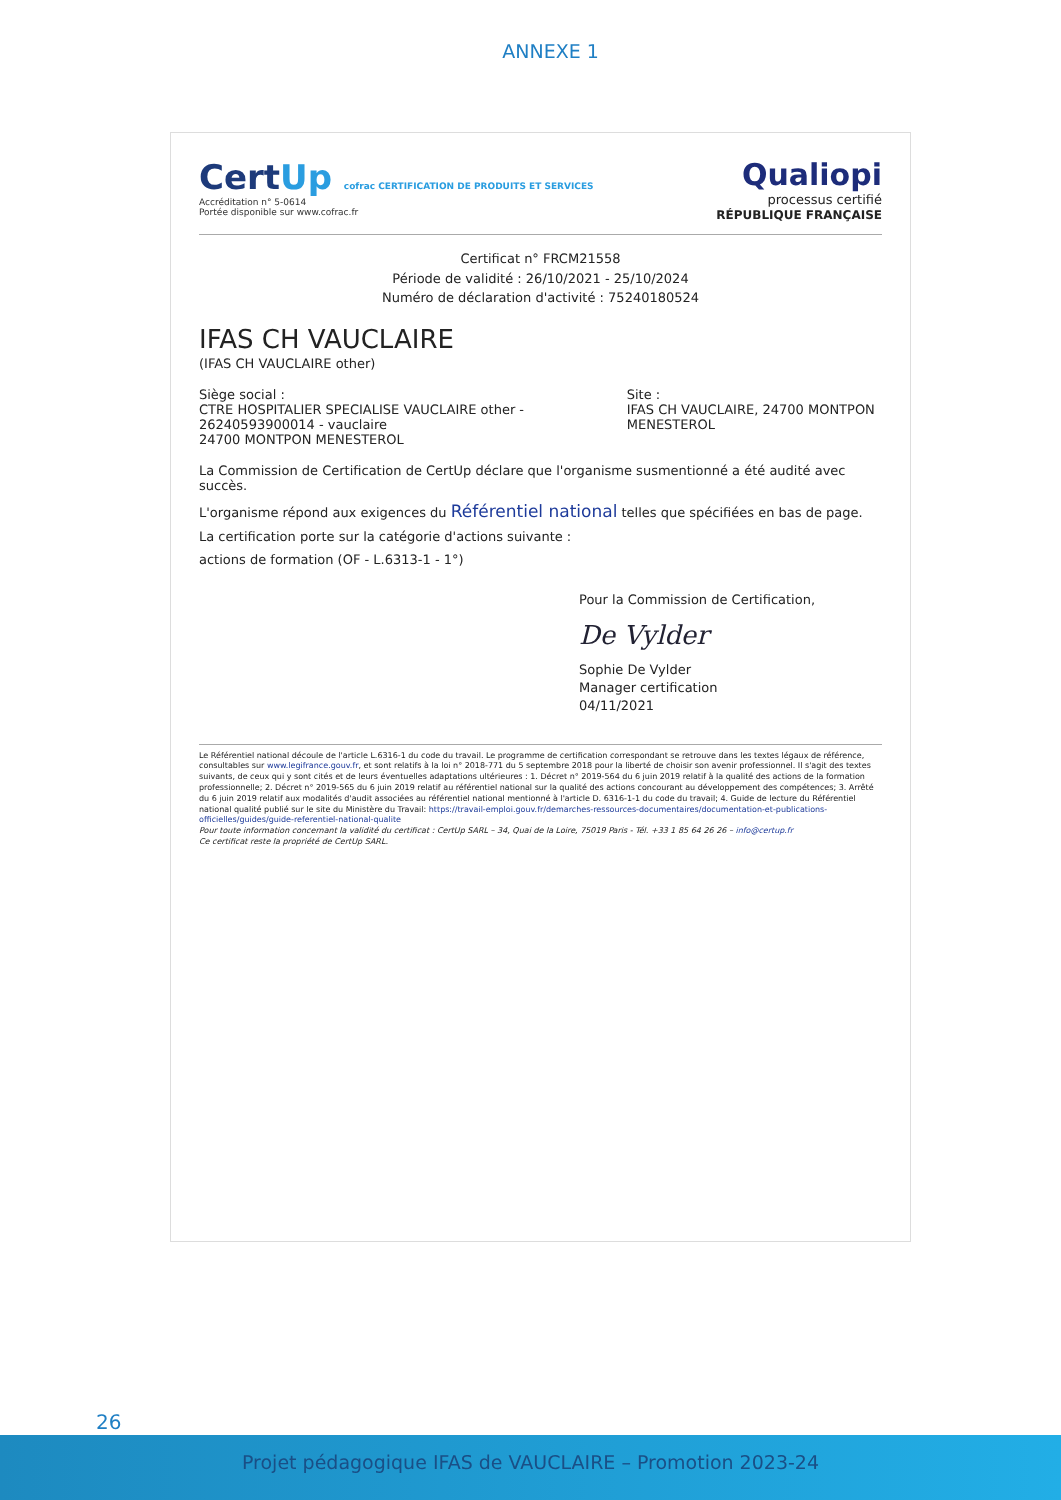ANNEXE 1
CertUp cofrac CERTIFICATION DE PRODUITS ET SERVICES
Accréditation n° 5-0614
Portée disponible sur www.cofrac.fr
Qualiopi
processus certifié
RÉPUBLIQUE FRANÇAISE
Certificat n° FRCM21558
Période de validité : 26/10/2021 - 25/10/2024
Numéro de déclaration d'activité : 75240180524
IFAS CH VAUCLAIRE
(IFAS CH VAUCLAIRE other)
Siège social :
CTRE HOSPITALIER SPECIALISE VAUCLAIRE other - 26240593900014 - vauclaire
24700 MONTPON MENESTEROL
Site :
IFAS CH VAUCLAIRE, 24700 MONTPON MENESTEROL
La Commission de Certification de CertUp déclare que l'organisme susmentionné a été audité avec succès.
L'organisme répond aux exigences du Référentiel national telles que spécifiées en bas de page.
La certification porte sur la catégorie d'actions suivante :
actions de formation (OF - L.6313-1 - 1°)
Pour la Commission de Certification,
De Vylder
Sophie De Vylder
Manager certification
04/11/2021
Le Référentiel national découle de l'article L.6316-1 du code du travail. Le programme de certification correspondant se retrouve dans les textes légaux de référence, consultables sur www.legifrance.gouv.fr, et sont relatifs à la loi n° 2018-771 du 5 septembre 2018 pour la liberté de choisir son avenir professionnel. Il s'agit des textes suivants, de ceux qui y sont cités et de leurs éventuelles adaptations ultérieures : 1. Décret n° 2019-564 du 6 juin 2019 relatif à la qualité des actions de la formation professionnelle; 2. Décret n° 2019-565 du 6 juin 2019 relatif au référentiel national sur la qualité des actions concourant au développement des compétences; 3. Arrêté du 6 juin 2019 relatif aux modalités d'audit associées au référentiel national mentionné à l'article D. 6316-1-1 du code du travail; 4. Guide de lecture du Référentiel national qualité publié sur le site du Ministère du Travail: https://travail-emploi.gouv.fr/demarches-ressources-documentaires/documentation-et-publications-officielles/guides/guide-referentiel-national-qualite
Pour toute information concernant la validité du certificat : CertUp SARL – 34, Quai de la Loire, 75019 Paris - Tél. +33 1 85 64 26 26 – info@certup.fr
Ce certificat reste la propriété de CertUp SARL.
26
Projet pédagogique IFAS de VAUCLAIRE – Promotion 2023-24